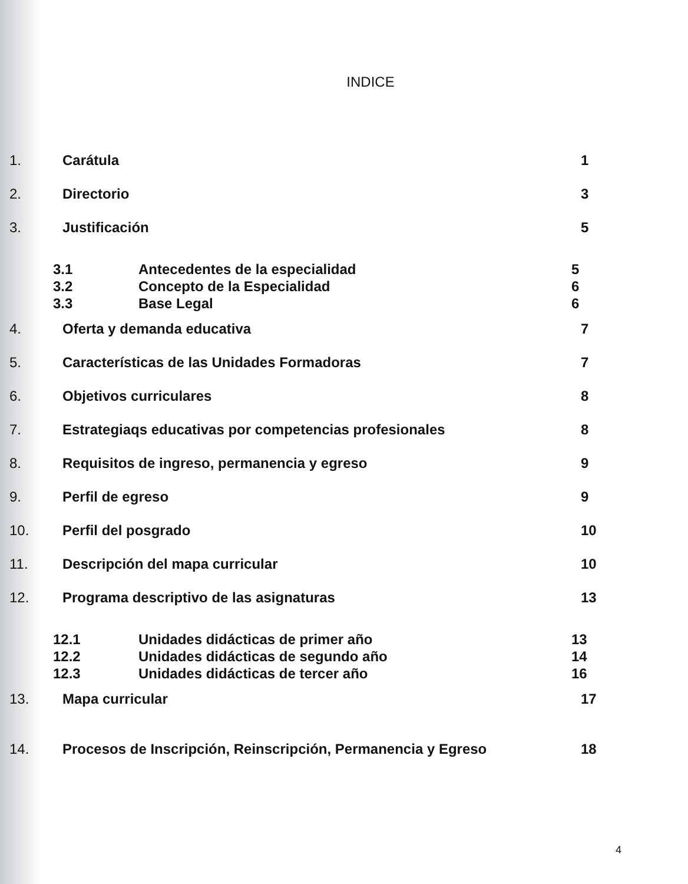INDICE
1. Carátula 1
2. Directorio 3
3. Justificación 5
3.1 Antecedentes de la especialidad 5
3.2 Concepto de la Especialidad 6
3.3 Base Legal 6
4. Oferta y demanda educativa 7
5. Características de las Unidades Formadoras 7
6. Objetivos curriculares 8
7. Estrategiaqs educativas por competencias profesionales 8
8. Requisitos de ingreso, permanencia y egreso 9
9. Perfil de egreso 9
10. Perfil del posgrado 10
11. Descripción del mapa curricular 10
12. Programa descriptivo de las asignaturas 13
12.1 Unidades didácticas de primer año 13
12.2 Unidades didácticas de segundo año 14
12.3 Unidades didácticas de tercer año 16
13. Mapa curricular 17
14. Procesos de Inscripción, Reinscripción, Permanencia y Egreso 18
4